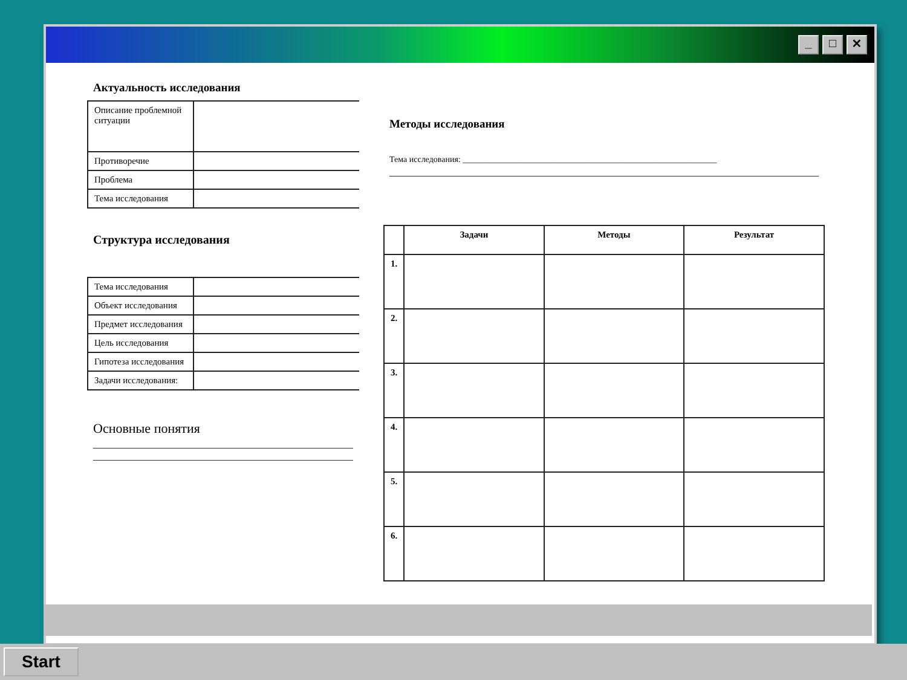_ □ ✕
Актуальность исследования
| Описание проблемной ситуации | |
| Противоречие | |
| Проблема | |
| Тема исследования | |
Структура исследования
| Тема исследования | |
| Объект исследования | |
| Предмет исследования | |
| Цель исследования | |
| Гипотеза исследования | |
| Задачи исследования: | |
Основные понятия
Методы исследования
Тема исследования: ____________________________________________________________
| | Задачи | Методы | Результат |
| --- | --- | --- | --- |
| 1. | | | |
| 2. | | | |
| 3. | | | |
| 4. | | | |
| 5. | | | |
| 6. | | | |
Start